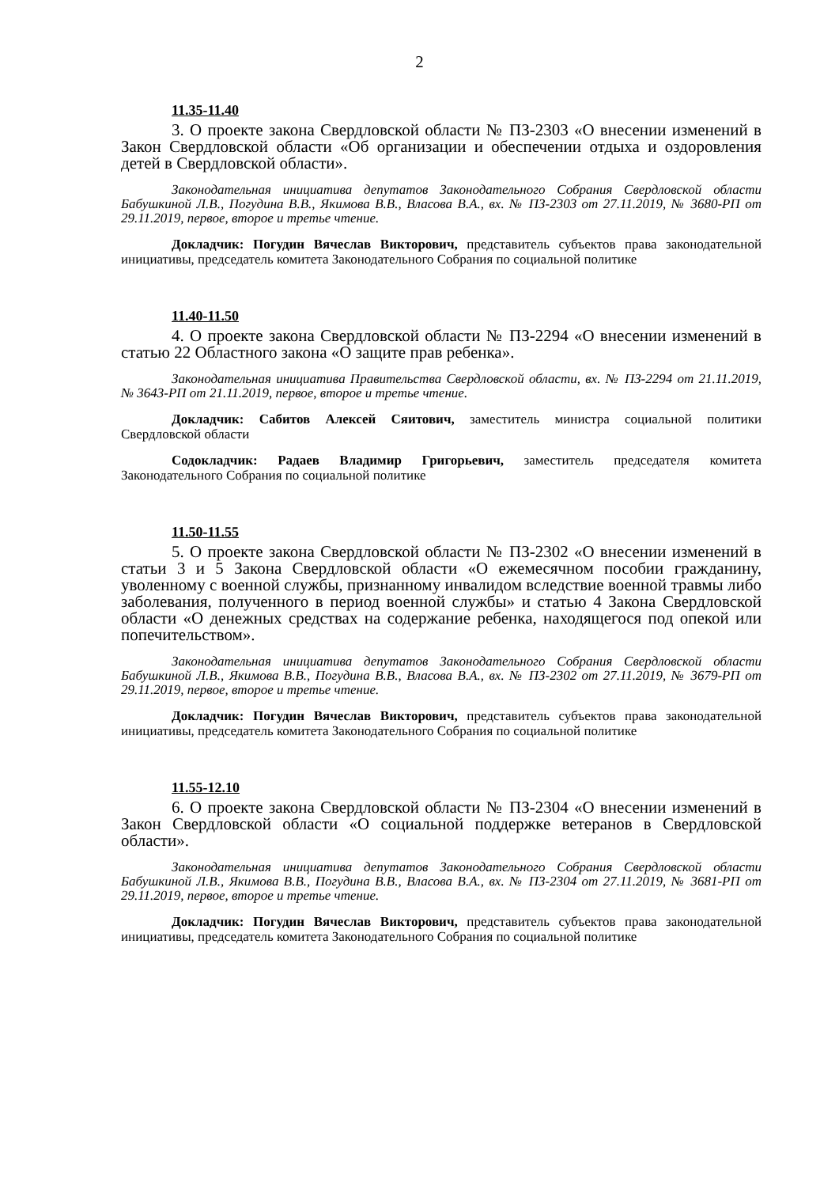2
11.35-11.40
3. О проекте закона Свердловской области № ПЗ-2303 «О внесении изменений в Закон Свердловской области «Об организации и обеспечении отдыха и оздоровления детей в Свердловской области».
Законодательная инициатива депутатов Законодательного Собрания Свердловской области Бабушкиной Л.В., Погудина В.В., Якимова В.В., Власова В.А., вх. № ПЗ-2303 от 27.11.2019, № 3680-РП от 29.11.2019, первое, второе и третье чтение.
Докладчик: Погудин Вячеслав Викторович, представитель субъектов права законодательной инициативы, председатель комитета Законодательного Собрания по социальной политике
11.40-11.50
4. О проекте закона Свердловской области № ПЗ-2294 «О внесении изменений в статью 22 Областного закона «О защите прав ребенка».
Законодательная инициатива Правительства Свердловской области, вх. № ПЗ-2294 от 21.11.2019, № 3643-РП от 21.11.2019, первое, второе и третье чтение.
Докладчик: Сабитов Алексей Сяитович, заместитель министра социальной политики Свердловской области
Содокладчик: Радаев Владимир Григорьевич, заместитель председателя комитета Законодательного Собрания по социальной политике
11.50-11.55
5. О проекте закона Свердловской области № ПЗ-2302 «О внесении изменений в статьи 3 и 5 Закона Свердловской области «О ежемесячном пособии гражданину, уволенному с военной службы, признанному инвалидом вследствие военной травмы либо заболевания, полученного в период военной службы» и статью 4 Закона Свердловской области «О денежных средствах на содержание ребенка, находящегося под опекой или попечительством».
Законодательная инициатива депутатов Законодательного Собрания Свердловской области Бабушкиной Л.В., Якимова В.В., Погудина В.В., Власова В.А., вх. № ПЗ-2302 от 27.11.2019, № 3679-РП от 29.11.2019, первое, второе и третье чтение.
Докладчик: Погудин Вячеслав Викторович, представитель субъектов права законодательной инициативы, председатель комитета Законодательного Собрания по социальной политике
11.55-12.10
6. О проекте закона Свердловской области № ПЗ-2304 «О внесении изменений в Закон Свердловской области «О социальной поддержке ветеранов в Свердловской области».
Законодательная инициатива депутатов Законодательного Собрания Свердловской области Бабушкиной Л.В., Якимова В.В., Погудина В.В., Власова В.А., вх. № ПЗ-2304 от 27.11.2019, № 3681-РП от 29.11.2019, первое, второе и третье чтение.
Докладчик: Погудин Вячеслав Викторович, представитель субъектов права законодательной инициативы, председатель комитета Законодательного Собрания по социальной политике